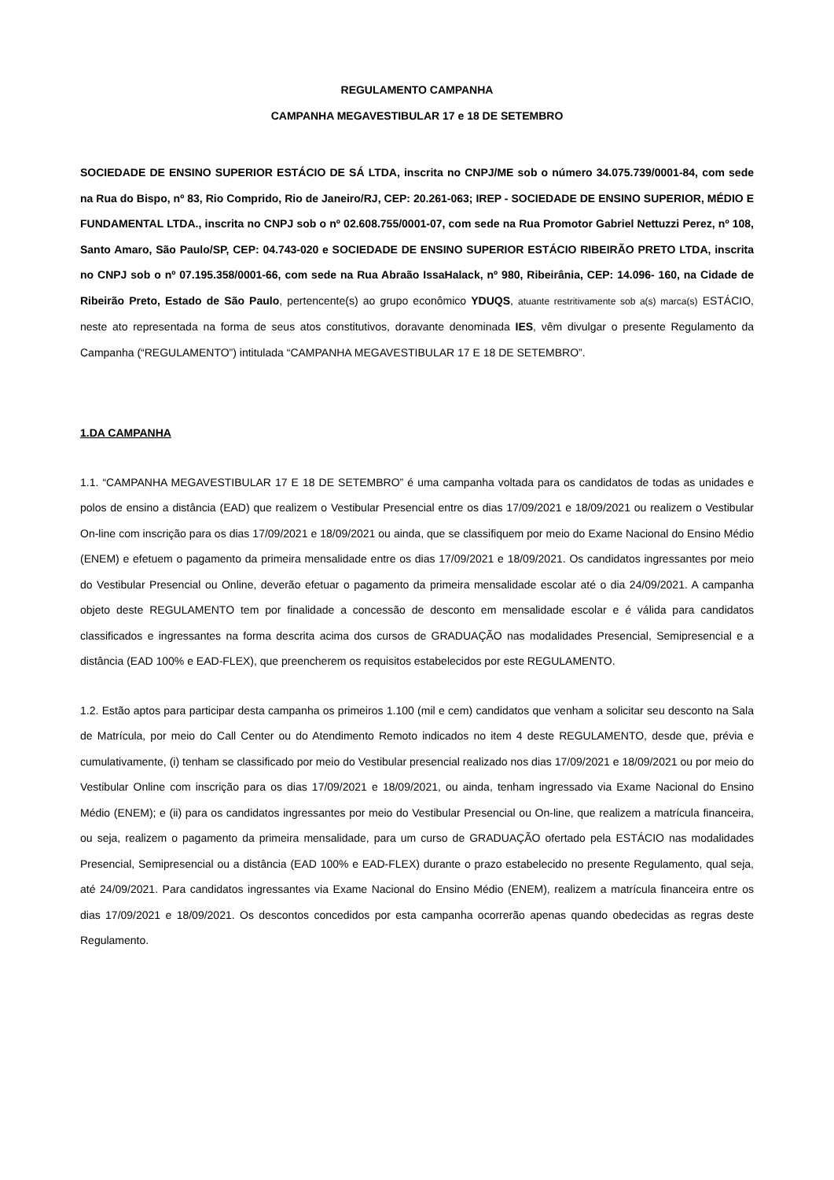REGULAMENTO CAMPANHA
CAMPANHA MEGAVESTIBULAR 17 e 18 DE SETEMBRO
SOCIEDADE DE ENSINO SUPERIOR ESTÁCIO DE SÁ LTDA, inscrita no CNPJ/ME sob o número 34.075.739/0001-84, com sede na Rua do Bispo, nº 83, Rio Comprido, Rio de Janeiro/RJ, CEP: 20.261-063; IREP - SOCIEDADE DE ENSINO SUPERIOR, MÉDIO E FUNDAMENTAL LTDA., inscrita no CNPJ sob o nº 02.608.755/0001-07, com sede na Rua Promotor Gabriel Nettuzzi Perez, nº 108, Santo Amaro, São Paulo/SP, CEP: 04.743-020 e SOCIEDADE DE ENSINO SUPERIOR ESTÁCIO RIBEIRÃO PRETO LTDA, inscrita no CNPJ sob o nº 07.195.358/0001-66, com sede na Rua Abraão IssaHalack, nº 980, Ribeirânia, CEP: 14.096- 160, na Cidade de Ribeirão Preto, Estado de São Paulo, pertencente(s) ao grupo econômico YDUQS, atuante restritivamente sob a(s) marca(s) ESTÁCIO, neste ato representada na forma de seus atos constitutivos, doravante denominada IES, vêm divulgar o presente Regulamento da Campanha (“REGULAMENTO”) intitulada “CAMPANHA MEGAVESTIBULAR 17 E 18 DE SETEMBRO”.
1.DA CAMPANHA
1.1. “CAMPANHA MEGAVESTIBULAR 17 E 18 DE SETEMBRO” é uma campanha voltada para os candidatos de todas as unidades e polos de ensino a distância (EAD) que realizem o Vestibular Presencial entre os dias 17/09/2021 e 18/09/2021 ou realizem o Vestibular On-line com inscrição para os dias 17/09/2021 e 18/09/2021 ou ainda, que se classifiquem por meio do Exame Nacional do Ensino Médio (ENEM) e efetuem o pagamento da primeira mensalidade entre os dias 17/09/2021 e 18/09/2021. Os candidatos ingressantes por meio do Vestibular Presencial ou Online, deverão efetuar o pagamento da primeira mensalidade escolar até o dia 24/09/2021. A campanha objeto deste REGULAMENTO tem por finalidade a concessão de desconto em mensalidade escolar e é válida para candidatos classificados e ingressantes na forma descrita acima dos cursos de GRADUAÇÃO nas modalidades Presencial, Semipresencial e a distância (EAD 100% e EAD-FLEX), que preencherem os requisitos estabelecidos por este REGULAMENTO.
1.2. Estão aptos para participar desta campanha os primeiros 1.100 (mil e cem) candidatos que venham a solicitar seu desconto na Sala de Matrícula, por meio do Call Center ou do Atendimento Remoto indicados no item 4 deste REGULAMENTO, desde que, prévia e cumulativamente, (i) tenham se classificado por meio do Vestibular presencial realizado nos dias 17/09/2021 e 18/09/2021 ou por meio do Vestibular Online com inscrição para os dias 17/09/2021 e 18/09/2021, ou ainda, tenham ingressado via Exame Nacional do Ensino Médio (ENEM); e (ii) para os candidatos ingressantes por meio do Vestibular Presencial ou On-line, que realizem a matrícula financeira, ou seja, realizem o pagamento da primeira mensalidade, para um curso de GRADUAÇÃO ofertado pela ESTÁCIO nas modalidades Presencial, Semipresencial ou a distância (EAD 100% e EAD-FLEX) durante o prazo estabelecido no presente Regulamento, qual seja, até 24/09/2021. Para candidatos ingressantes via Exame Nacional do Ensino Médio (ENEM), realizem a matrícula financeira entre os dias 17/09/2021 e 18/09/2021. Os descontos concedidos por esta campanha ocorrerão apenas quando obedecidas as regras deste Regulamento.